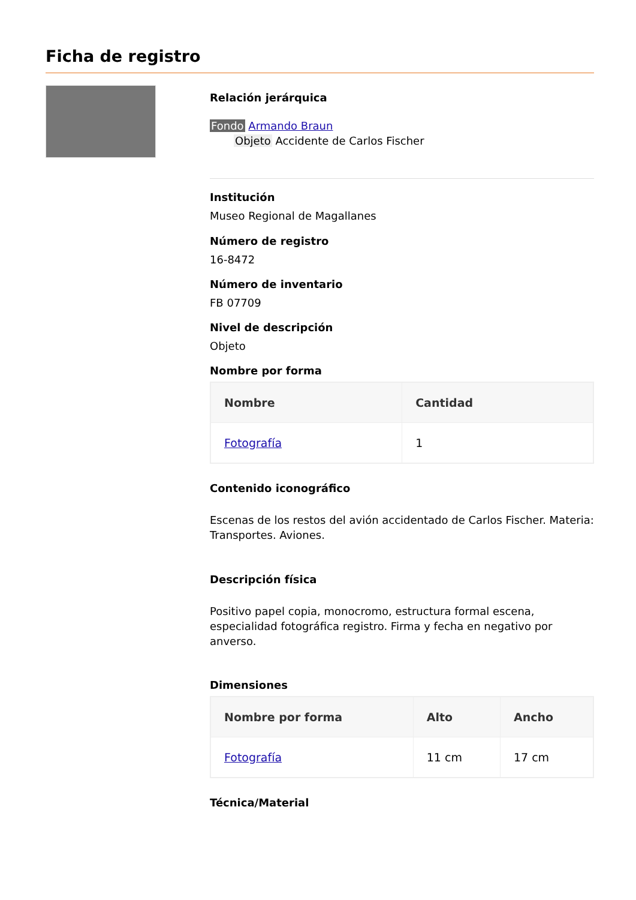Ficha de registro
Relación jerárquica
Fondo Armando Braun
Objeto Accidente de Carlos Fischer
Institución
Museo Regional de Magallanes
Número de registro
16-8472
Número de inventario
FB 07709
Nivel de descripción
Objeto
Nombre por forma
| Nombre | Cantidad |
| --- | --- |
| Fotografía | 1 |
Contenido iconográfico
Escenas de los restos del avión accidentado de Carlos Fischer. Materia: Transportes. Aviones.
Descripción física
Positivo papel copia, monocromo, estructura formal escena, especialidad fotográfica registro. Firma y fecha en negativo por anverso.
Dimensiones
| Nombre por forma | Alto | Ancho |
| --- | --- | --- |
| Fotografía | 11 cm | 17 cm |
Técnica/Material